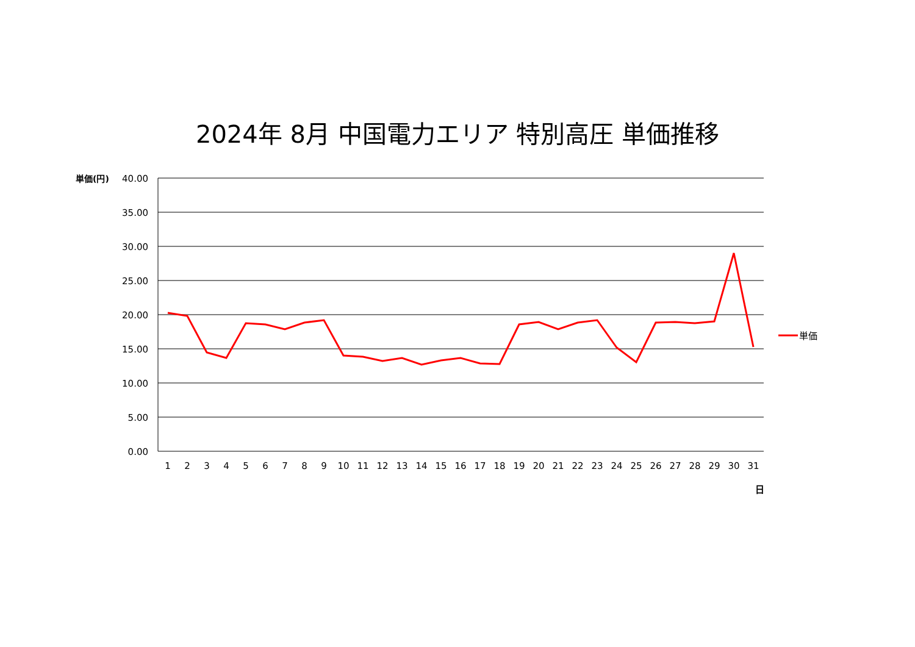2024年 8月 中国電力エリア 特別高圧 単価推移
40.00
35.00
30.00
25.00
20.00
15.00
10.00
5.00
0.00
単価(円)
1
2
3
4
5
6
7
8
9
10
11
12
13
14
15
16
17
18
19
20
21
22
23
24
25
26
27
28
29
30
31
日
単価